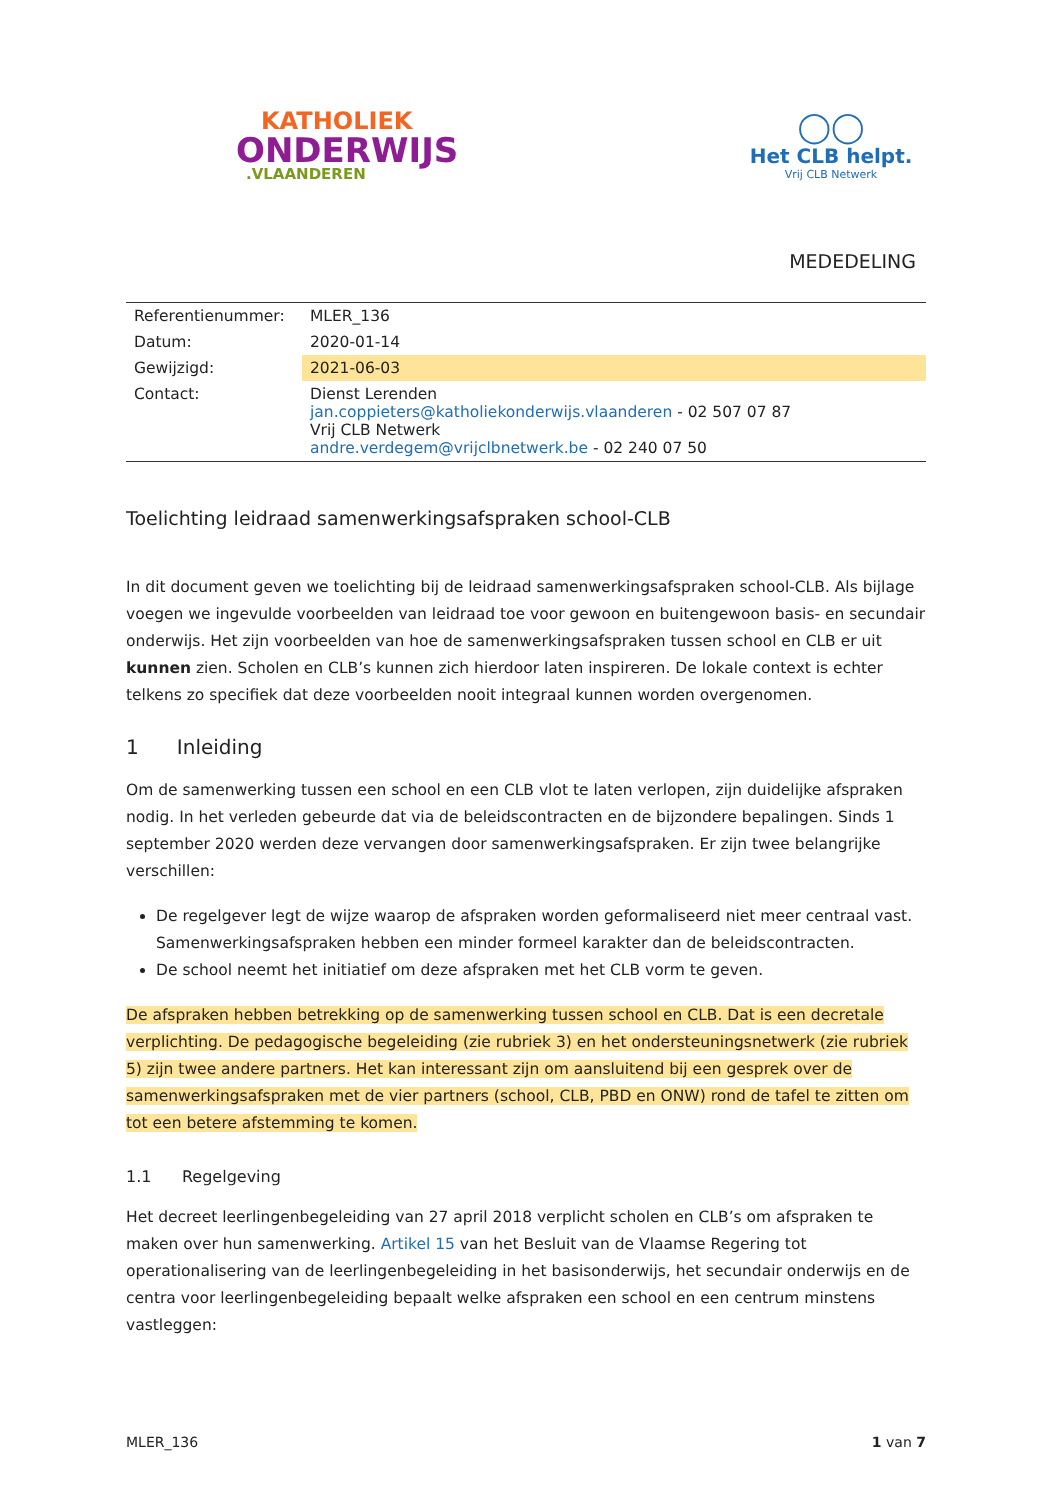KATHOLIEK
ONDERWIJS
.VLAANDEREN
◯◯
Het CLB helpt.
Vrij CLB Netwerk
MEDEDELING
| Referentienummer: | MLER_136 |
| Datum: | 2020-01-14 |
| Gewijzigd: | 2021-06-03 |
| Contact: | Dienst Lerenden jan.coppieters@katholiekonderwijs.vlaanderen - 02 507 07 87 Vrij CLB Netwerk andre.verdegem@vrijclbnetwerk.be - 02 240 07 50 |
Toelichting leidraad samenwerkingsafspraken school-CLB
In dit document geven we toelichting bij de leidraad samenwerkingsafspraken school-CLB. Als bijlage voegen we ingevulde voorbeelden van leidraad toe voor gewoon en buitengewoon basis- en secundair onderwijs. Het zijn voorbeelden van hoe de samenwerkingsafspraken tussen school en CLB er uit kunnen zien. Scholen en CLB’s kunnen zich hierdoor laten inspireren. De lokale context is echter telkens zo specifiek dat deze voorbeelden nooit integraal kunnen worden overgenomen.
1 Inleiding
Om de samenwerking tussen een school en een CLB vlot te laten verlopen, zijn duidelijke afspraken nodig. In het verleden gebeurde dat via de beleidscontracten en de bijzondere bepalingen. Sinds 1 september 2020 werden deze vervangen door samenwerkingsafspraken. Er zijn twee belangrijke verschillen:
De regelgever legt de wijze waarop de afspraken worden geformaliseerd niet meer centraal vast. Samenwerkingsafspraken hebben een minder formeel karakter dan de beleidscontracten.
De school neemt het initiatief om deze afspraken met het CLB vorm te geven.
De afspraken hebben betrekking op de samenwerking tussen school en CLB. Dat is een decretale verplichting. De pedagogische begeleiding (zie rubriek 3) en het ondersteuningsnetwerk (zie rubriek 5) zijn twee andere partners. Het kan interessant zijn om aansluitend bij een gesprek over de samenwerkingsafspraken met de vier partners (school, CLB, PBD en ONW) rond de tafel te zitten om tot een betere afstemming te komen.
1.1 Regelgeving
Het decreet leerlingenbegeleiding van 27 april 2018 verplicht scholen en CLB’s om afspraken te maken over hun samenwerking. Artikel 15 van het Besluit van de Vlaamse Regering tot operationalisering van de leerlingenbegeleiding in het basisonderwijs, het secundair onderwijs en de centra voor leerlingenbegeleiding bepaalt welke afspraken een school en een centrum minstens vastleggen:
MLER_136 1 van 7